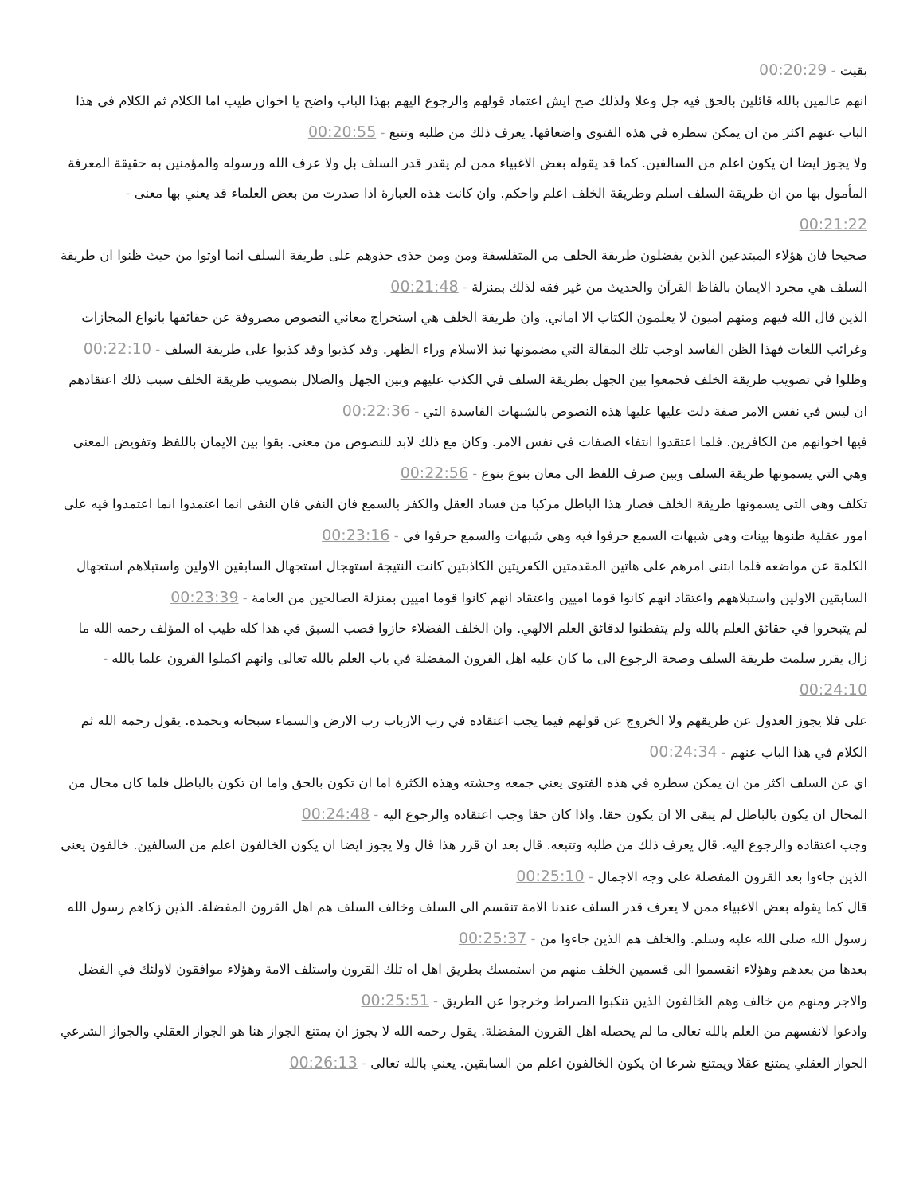بقيت - 00:20:29
انهم عالمين بالله قائلين بالحق فيه جل وعلا ولذلك صح ايش اعتماد قولهم والرجوع اليهم بهذا الباب واضح يا اخوان طيب اما الكلام ثم الكلام في هذا الباب عنهم اكثر من ان يمكن سطره في هذه الفتوى واضعافها. يعرف ذلك من طلبه وتتبع - 00:20:55
ولا يجوز ايضا ان يكون اعلم من السالفين. كما قد يقوله بعض الاغبياء ممن لم يقدر قدر السلف بل ولا عرف الله ورسوله والمؤمنين به حقيقة المعرفة المأمول بها من ان طريقة السلف اسلم وطريقة الخلف اعلم واحكم. وان كانت هذه العبارة اذا صدرت من بعض العلماء قد يعني بها معنى - 00:21:22
صحيحا فان هؤلاء المبتدعين الذين يفضلون طريقة الخلف من المتفلسفة ومن ومن حذى حذوهم على طريقة السلف انما اوتوا من حيث ظنوا ان طريقة السلف هي مجرد الايمان بالفاظ القرآن والحديث من غير فقه لذلك بمنزلة - 00:21:48
الذين قال الله فيهم ومنهم اميون لا يعلمون الكتاب الا اماني. وان طريقة الخلف هي استخراج معاني النصوص مصروفة عن حقائقها بانواع المجازات وغرائب اللغات فهذا الظن الفاسد اوجب تلك المقالة التي مضمونها نبذ الاسلام وراء الظهر. وقد كذبوا وقد كذبوا على طريقة السلف - 00:22:10
وظلوا في تصويب طريقة الخلف فجمعوا بين الجهل بطريقة السلف في الكذب عليهم وبين الجهل والضلال بتصويب طريقة الخلف سبب ذلك اعتقادهم ان ليس في نفس الامر صفة دلت عليها عليها هذه النصوص بالشبهات الفاسدة التي - 00:22:36
فيها اخوانهم من الكافرين. فلما اعتقدوا انتفاء الصفات في نفس الامر. وكان مع ذلك لابد للنصوص من معنى. بقوا بين الايمان باللفظ وتفويض المعنى وهي التي يسمونها طريقة السلف وبين صرف اللفظ الى معان بنوع بنوع - 00:22:56
تكلف وهي التي يسمونها طريقة الخلف فصار هذا الباطل مركبا من فساد العقل والكفر بالسمع فان النفي فان النفي انما اعتمدوا انما اعتمدوا فيه على امور عقلية ظنوها بينات وهي شبهات السمع حرفوا فيه وهي شبهات والسمع حرفوا في - 00:23:16
الكلمة عن مواضعه فلما ابتنى امرهم على هاتين المقدمتين الكفريتين الكاذبتين كانت النتيجة استهجال استجهال السابقين الاولين واستبلاهم استجهال السابقين الاولين واستبلاههم واعتقاد انهم كانوا قوما اميين واعتقاد انهم كانوا قوما اميين بمنزلة الصالحين من العامة - 00:23:39
لم يتبحروا في حقائق العلم بالله ولم يتفطنوا لدقائق العلم الالهي. وان الخلف الفضلاء حازوا قصب السبق في هذا كله طيب اه المؤلف رحمه الله ما زال يقرر سلمت طريقة السلف وصحة الرجوع الى ما كان عليه اهل القرون المفضلة في باب العلم بالله تعالى وانهم اكملوا القرون علما بالله - 00:24:10
على فلا يجوز العدول عن طريقهم ولا الخروج عن قولهم فيما يجب اعتقاده في رب الارباب رب الارض والسماء سبحانه وبحمده. يقول رحمه الله ثم الكلام في هذا الباب عنهم - 00:24:34
اي عن السلف اكثر من ان يمكن سطره في هذه الفتوى يعني جمعه وحشته وهذه الكثرة اما ان تكون بالحق واما ان تكون بالباطل فلما كان محال من المحال ان يكون بالباطل لم يبقى الا ان يكون حقا. واذا كان حقا وجب اعتقاده والرجوع اليه - 00:24:48
وجب اعتقاده والرجوع اليه. قال يعرف ذلك من طلبه وتتبعه. قال بعد ان قرر هذا قال ولا يجوز ايضا ان يكون الخالفون اعلم من السالفين. خالفون يعني الذين جاءوا بعد القرون المفضلة على وجه الاجمال - 00:25:10
قال كما يقوله بعض الاغبياء ممن لا يعرف قدر السلف عندنا الامة تنقسم الى السلف وخالف السلف هم اهل القرون المفضلة. الذين زكاهم رسول الله رسول الله صلى الله عليه وسلم. والخلف هم الذين جاءوا من - 00:25:37
بعدها من بعدهم وهؤلاء انقسموا الى قسمين الخلف منهم من استمسك بطريق اهل اه تلك القرون واستلف الامة وهؤلاء موافقون لاولئك في الفضل والاجر ومنهم من خالف وهم الخالفون الذين تنكبوا الصراط وخرجوا عن الطريق - 00:25:51
وادعوا لانفسهم من العلم بالله تعالى ما لم يحصله اهل القرون المفضلة. يقول رحمه الله لا يجوز ان يمتنع الجواز هنا هو الجواز العقلي والجواز الشرعي الجواز العقلي يمتنع عقلا ويمتنع شرعا ان يكون الخالفون اعلم من السابقين. يعني بالله تعالى - 00:26:13